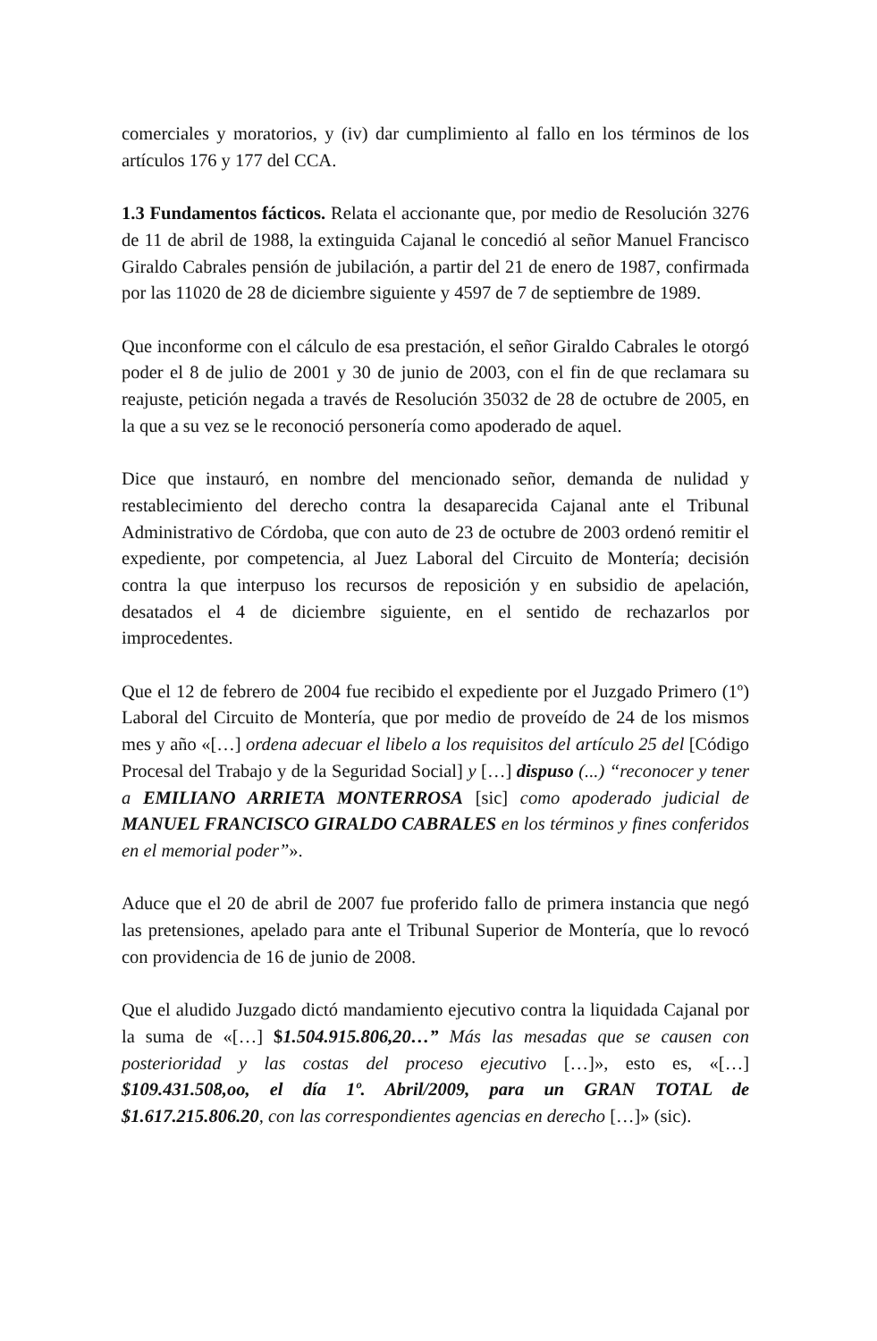comerciales y moratorios, y (iv) dar cumplimiento al fallo en los términos de los artículos 176 y 177 del CCA.
1.3 Fundamentos fácticos. Relata el accionante que, por medio de Resolución 3276 de 11 de abril de 1988, la extinguida Cajanal le concedió al señor Manuel Francisco Giraldo Cabrales pensión de jubilación, a partir del 21 de enero de 1987, confirmada por las 11020 de 28 de diciembre siguiente y 4597 de 7 de septiembre de 1989.
Que inconforme con el cálculo de esa prestación, el señor Giraldo Cabrales le otorgó poder el 8 de julio de 2001 y 30 de junio de 2003, con el fin de que reclamara su reajuste, petición negada a través de Resolución 35032 de 28 de octubre de 2005, en la que a su vez se le reconoció personería como apoderado de aquel.
Dice que instauró, en nombre del mencionado señor, demanda de nulidad y restablecimiento del derecho contra la desaparecida Cajanal ante el Tribunal Administrativo de Córdoba, que con auto de 23 de octubre de 2003 ordenó remitir el expediente, por competencia, al Juez Laboral del Circuito de Montería; decisión contra la que interpuso los recursos de reposición y en subsidio de apelación, desatados el 4 de diciembre siguiente, en el sentido de rechazarlos por improcedentes.
Que el 12 de febrero de 2004 fue recibido el expediente por el Juzgado Primero (1º) Laboral del Circuito de Montería, que por medio de proveído de 24 de los mismos mes y año «[…] ordena adecuar el libelo a los requisitos del artículo 25 del [Código Procesal del Trabajo y de la Seguridad Social] y […] dispuso (...) “reconocer y tener a EMILIANO ARRIETA MONTERROSA [sic] como apoderado judicial de MANUEL FRANCISCO GIRALDO CABRALES en los términos y fines conferidos en el memorial poder”».
Aduce que el 20 de abril de 2007 fue proferido fallo de primera instancia que negó las pretensiones, apelado para ante el Tribunal Superior de Montería, que lo revocó con providencia de 16 de junio de 2008.
Que el aludido Juzgado dictó mandamiento ejecutivo contra la liquidada Cajanal por la suma de «[…] $1.504.915.806,20…” Más las mesadas que se causen con posterioridad y las costas del proceso ejecutivo […]», esto es, «[…] $109.431.508,oo, el día 1º. Abril/2009, para un GRAN TOTAL de $1.617.215.806.20, con las correspondientes agencias en derecho […]» (sic).